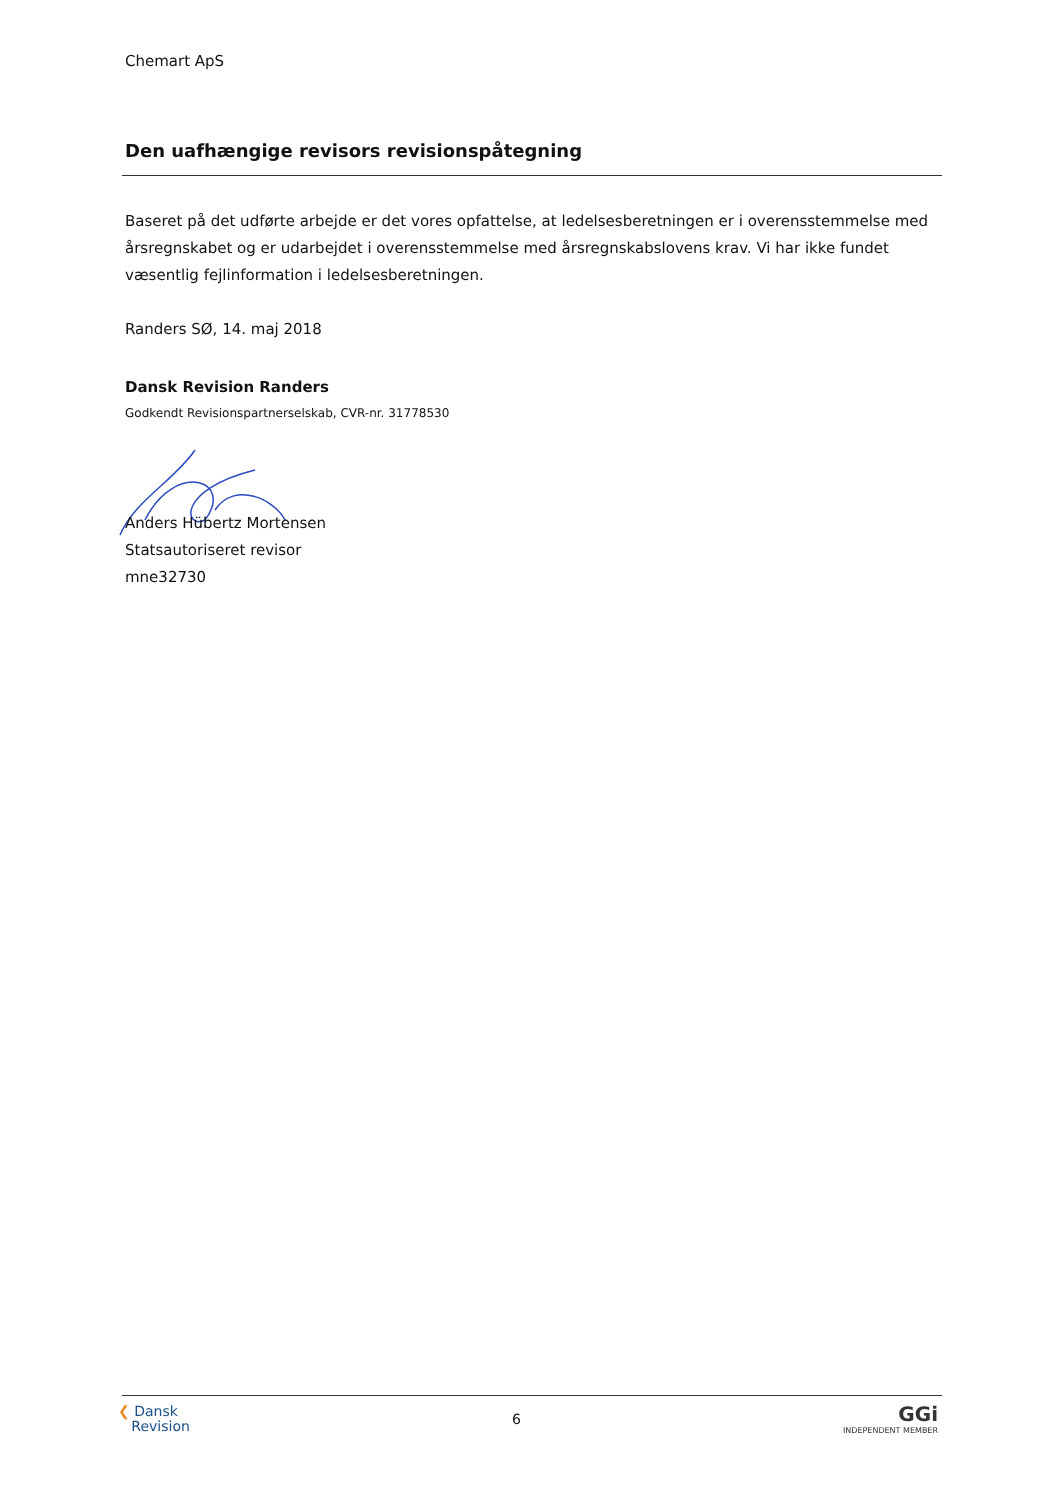Chemart ApS
Den uafhængige revisors revisionspåtegning
Baseret på det udførte arbejde er det vores opfattelse, at ledelsesberetningen er i overensstemmelse med års­regnskabet og er udarbejdet i overensstemmelse med årsregnskabslovens krav. Vi har ikke fundet væsentlig fejl­information i ledelsesberetningen.
Randers SØ, 14. maj 2018
Dansk Revision Randers
Godkendt Revisionspartnerselskab, CVR-nr. 31778530
Anders Hübertz Mortensen
Statsautoriseret revisor
mne32730
❮ Dansk
Revision
6
GGi
INDEPENDENT MEMBER